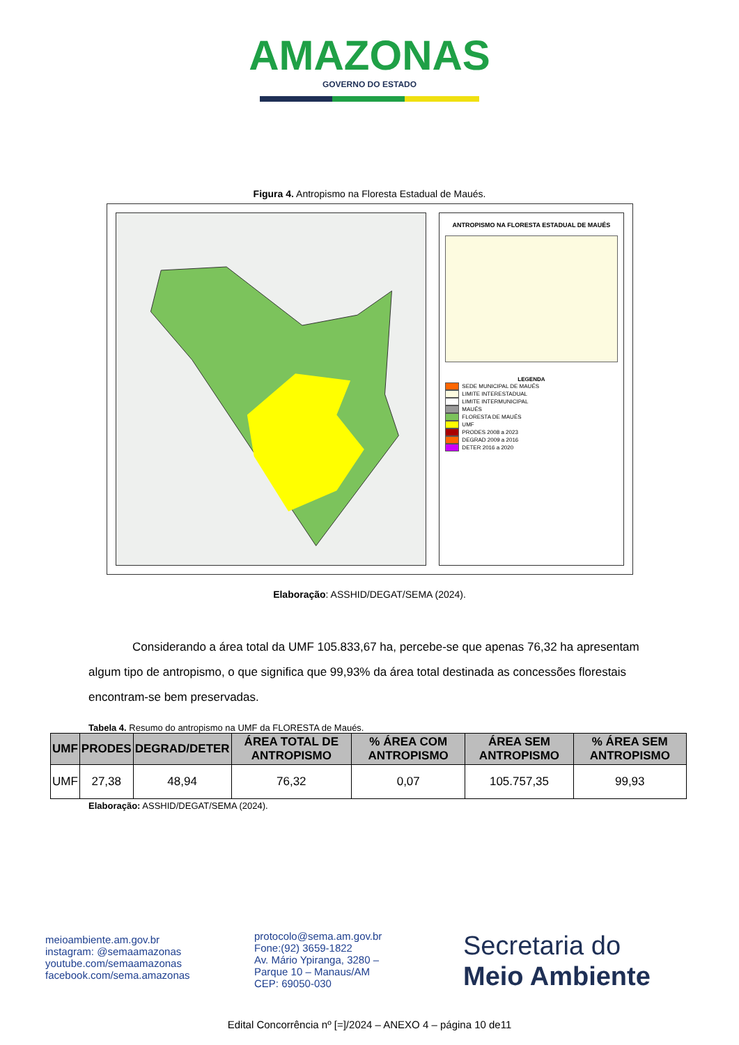AMAZONAS
GOVERNO DO ESTADO
Figura 4. Antropismo na Floresta Estadual de Maués.
ANTROPISMO NA FLORESTA ESTADUAL DE MAUÉS
LEGENDA
SEDE MUNICIPAL DE MAUÉS
LIMITE INTERESTADUAL
LIMITE INTERMUNICIPAL
MAUÉS
FLORESTA DE MAUÉS
UMF
PRODES 2008 a 2023
DEGRAD 2009 a 2016
DETER 2016 a 2020
Elaboração: ASSHID/DEGAT/SEMA (2024).
Considerando a área total da UMF 105.833,67 ha, percebe-se que apenas 76,32 ha apresentam algum tipo de antropismo, o que significa que 99,93% da área total destinada as concessões florestais encontram-se bem preservadas.
Tabela 4. Resumo do antropismo na UMF da FLORESTA de Maués.
| UMF | PRODES | DEGRAD/DETER | ÁREA TOTAL DE ANTROPISMO | % ÁREA COM ANTROPISMO | ÁREA SEM ANTROPISMO | % ÁREA SEM ANTROPISMO |
| --- | --- | --- | --- | --- | --- | --- |
| UMF | 27,38 | 48,94 | 76,32 | 0,07 | 105.757,35 | 99,93 |
Elaboração: ASSHID/DEGAT/SEMA (2024).
meioambiente.am.gov.br
instagram: @semaamazonas
youtube.com/semaamazonas
facebook.com/sema.amazonas
protocolo@sema.am.gov.br
Fone:(92) 3659-1822
Av. Mário Ypiranga, 3280 –
Parque 10 – Manaus/AM
CEP: 69050-030
Secretaria do
Meio Ambiente
Edital Concorrência nº [=]/2024 – ANEXO 4 – página 10 de11